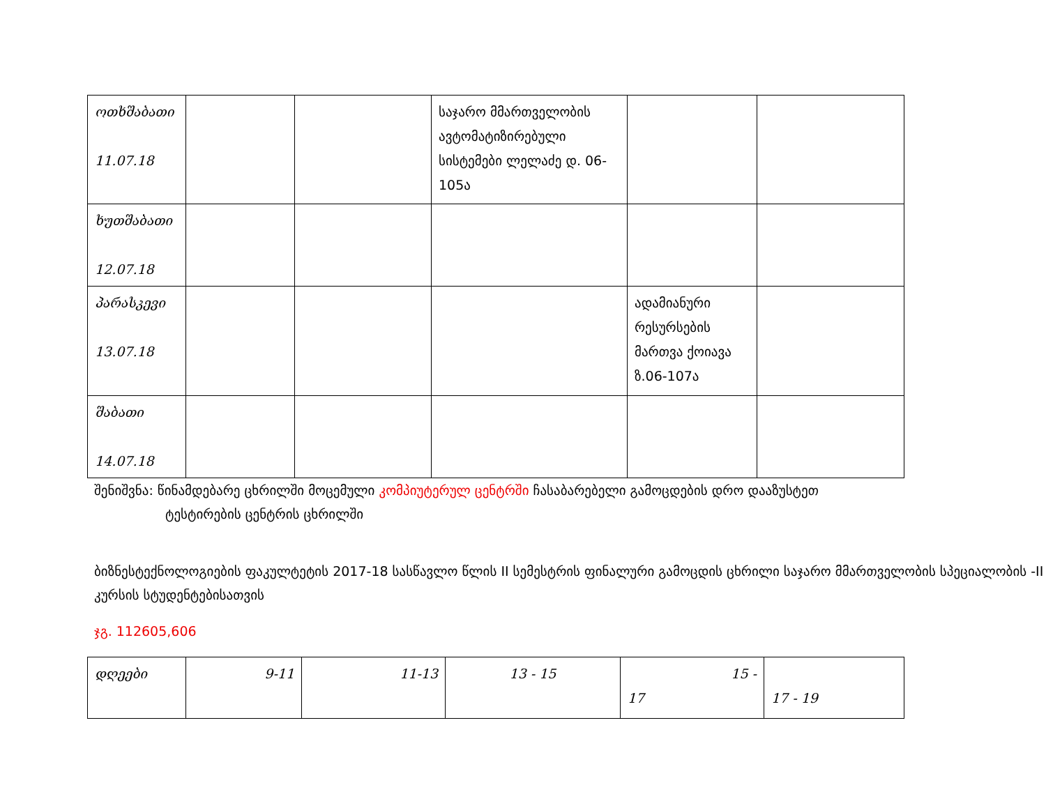| ოთხშაბათი 11.07.18 | | | საჯარო მმართველობის ავტომატიზირებული სისტემები ლელაძე დ. 06-105ა | | |
| ხუთშაბათი 12.07.18 | | | | | |
| პარასკევი 13.07.18 | | | | ადამიანური რესურსების მართვა ქოიავა ზ.06-107ა | |
| შაბათი 14.07.18 | | | | | |
შენიშვნა: წინამდებარე ცხრილში მოცემული კომპიუტერულ ცენტრში ჩასაბარებელი გამოცდების დრო დააზუსტეთ
ტესტირების ცენტრის ცხრილში
ბიზნესტექნოლოგიების ფაკულტეტის 2017-18 სასწავლო წლის II სემესტრის ფინალური გამოცდის ცხრილი საჯარო მმართველობის სპეციალობის -II კურსის სტუდენტებისათვის
ჯგ. 112605,606
| დღეები | 9-11 | 11-13 | 13 - 15 | 15 - 17 | 17 - 19 |